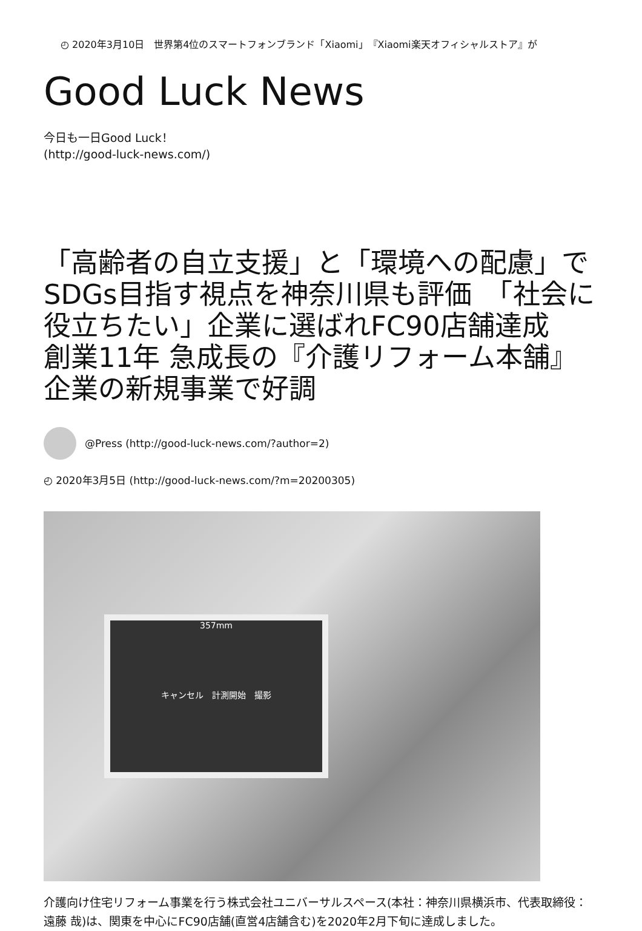◴ 2020年3月10日　世界第4位のスマートフォンブランド「Xiaomi」『Xiaomi楽天オフィシャルストア』が
Good Luck News
今日も一日Good Luck！
(http://good-luck-news.com/)
「高齢者の自立支援」と「環境への配慮」でSDGs目指す視点を神奈川県も評価　「社会に役立ちたい」企業に選ばれFC90店舗達成　創業11年 急成長の『介護リフォーム本舗』企業の新規事業で好調
@Press (http://good-luck-news.com/?author=2)
◴ 2020年3月5日 (http://good-luck-news.com/?m=20200305)
357mm
キャンセル　計測開始　撮影
介護向け住宅リフォーム事業を行う株式会社ユニバーサルスペース(本社：神奈川県横浜市、代表取締役：遠藤 哉)は、関東を中心にFC90店舗(直営4店舗含む)を2020年2月下旬に達成しました。